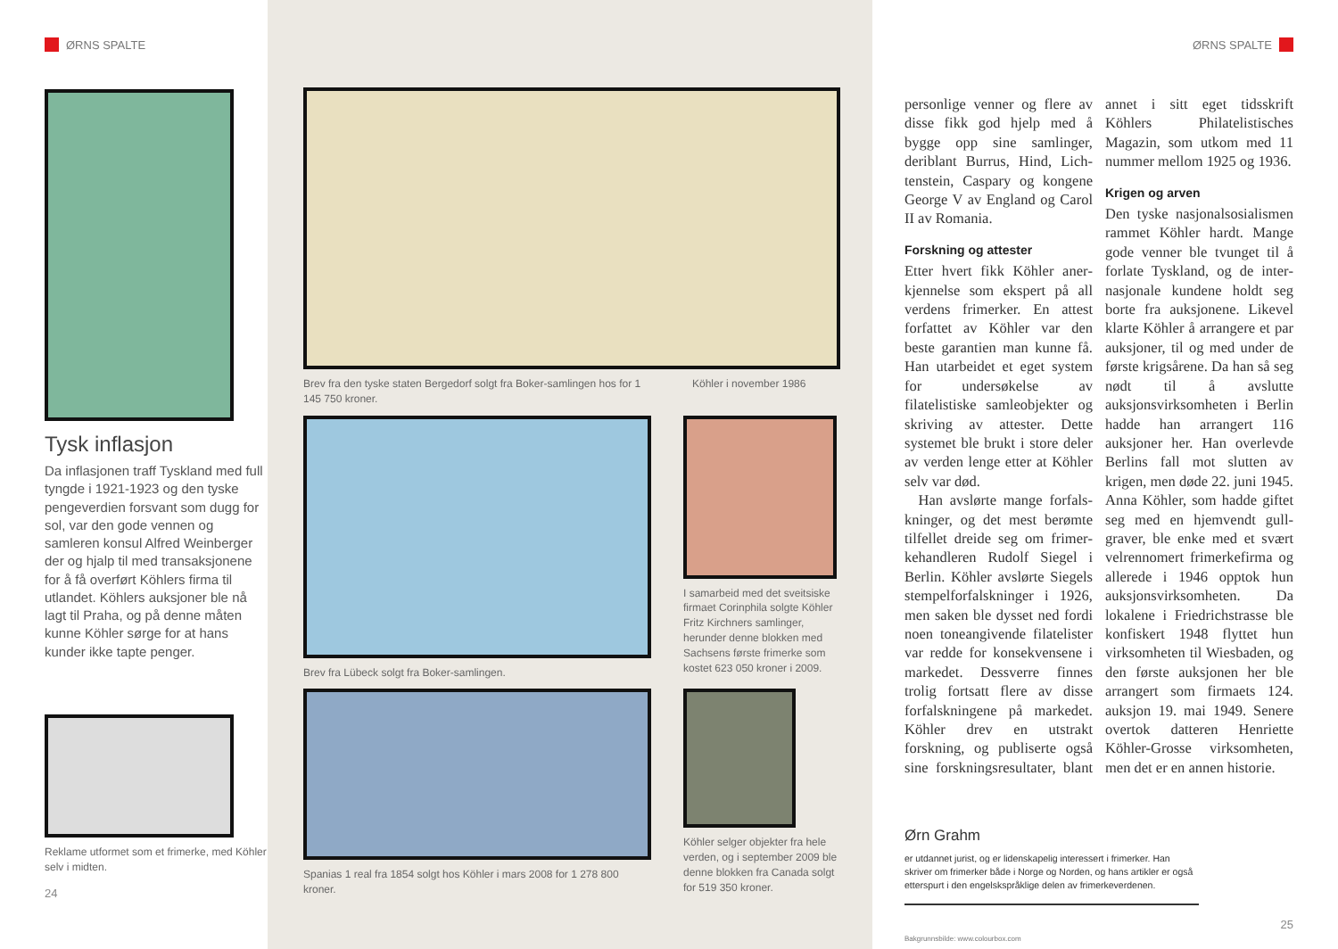ØRNS SPALTE
Tysk inflasjon
Da inflasjonen traff Tyskland med full tyngde i 1921-1923 og den tyske pengeverdien forsvant som dugg for sol, var den gode vennen og samleren konsul Alfred Weinberger der og hjalp til med transaksjo­nene for å få overført Köhlers firma til utlandet. Köhlers auksjoner ble nå lagt til Praha, og på denne måten kunne Köhler sørge for at hans kunder ikke tapte penger.
Reklame utformet som et frimerke, med Köhler selv i midten.
24
Brev fra den tyske staten Bergedorf solgt fra Boker-samlingen hos for 1 145 750 kroner.
Köhler i november 1986
Brev fra Lübeck solgt fra Boker-samlingen.
I samarbeid med det sveitsiske firmaet Corinphila solgte Köhler Fritz Kirchners samlinger, herunder denne blokken med Sachsens første frimerke som kostet 623 050 kroner i 2009.
Spanias 1 real fra 1854 solgt hos Köhler i mars 2008 for 1 278 800 kroner.
Köhler selger objekter fra hele verden, og i september 2009 ble denne blokken fra Canada solgt for 519 350 kroner.
ØRNS SPALTE
personlige venner og flere av disse fikk god hjelp med å bygge opp sine samlinger, deriblant Burrus, Hind, Lich­tenstein, Caspary og kongene George V av England og Carol II av Romania.
Forskning og attester
Etter hvert fikk Köhler aner­kjennelse som ekspert på all verdens frimerker. En attest forfattet av Köhler var den beste garantien man kunne få. Han utarbeidet et eget system for undersøkelse av filatelistiske samleobjekter og skriving av attester. Dette systemet ble brukt i store deler av verden lenge etter at Köhler selv var død.
Han avslørte mange forfals­kninger, og det mest berømte tilfellet dreide seg om frimer­kehandleren Rudolf Siegel i Berlin. Köhler avslørte Siegels stempelforfalskninger i 1926, men saken ble dysset ned fordi noen toneangivende filate­lister var redde for konse­kvensene i markedet. Dess­verre finnes trolig fortsatt flere av disse forfalskningene på markedet. Köhler drev en utstrakt forskning, og publi­serte også sine forskningsre­sultater, blant annet i sitt eget tidsskrift Köhlers Philatelistis­ches Magazin, som utkom med 11 nummer mellom 1925 og 1936.
Krigen og arven
Den tyske nasjonalsosialismen rammet Köhler hardt. Mange gode venner ble tvunget til å forlate Tyskland, og de inter­nasjonale kundene holdt seg borte fra auksjonene. Likevel klarte Köhler å arrangere et par auksjoner, til og med under de første krigsårene. Da han så seg nødt til å avslutte auksjonsvirksomheten i Berlin hadde han arrangert 116 auksjoner her. Han overlevde Berlins fall mot slutten av krigen, men døde 22. juni 1945. Anna Köhler, som hadde giftet seg med en hjemvendt gull­graver, ble enke med et svært velrennomert frimerkefirma og allerede i 1946 opptok hun auksjonsvirksomheten. Da lokalene i Friedrichstrasse ble konfiskert 1948 flyttet hun virksomheten til Wiesbaden, og den første auksjonen her ble arrangert som firmaets 124. auksjon 19. mai 1949. Senere overtok datteren Henriette Köhler-Grosse virksomheten, men det er en annen historie.
Ørn Grahm
er utdannet jurist, og er lidenskapelig interessert i frimerker. Han skriver om frimerker både i Norge og Norden, og hans artikler er også etterspurt i den engelskspråklige delen av frimerkeverdenen.
25
Bakgrunnsbilde: www.colourbox.com